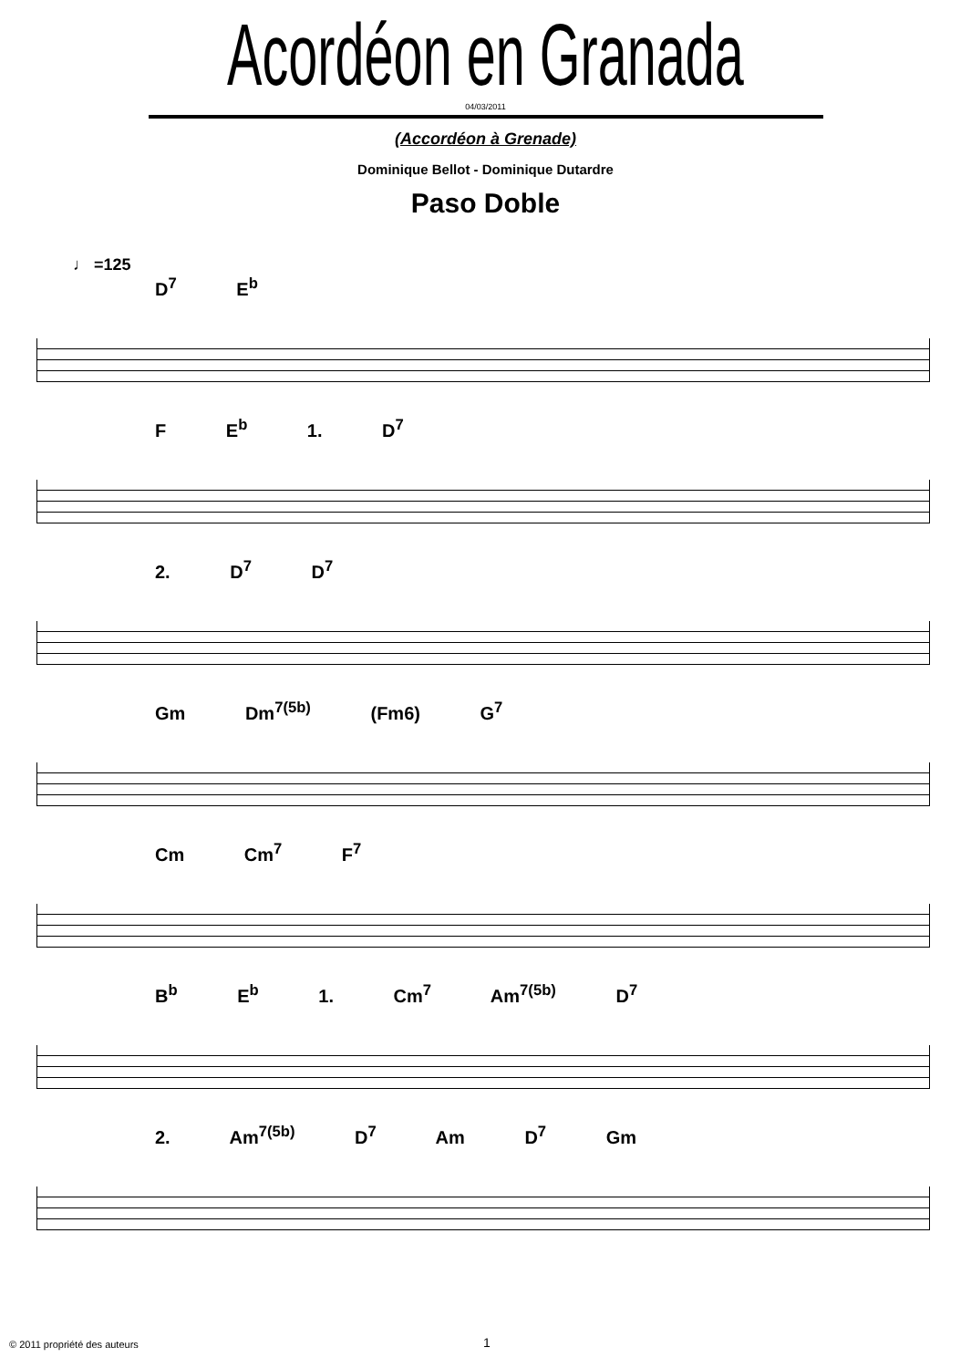Acordéon en Granada
04/03/2011
(Accordéon à Grenade)
Dominique Bellot - Dominique Dutardre
Paso Doble
♩ =125
D<sup>7</sup> E<sup>b</sup>
F E<sup>b</sup> 1. D<sup>7</sup>
2. D<sup>7</sup> D<sup>7</sup>
Gm Dm<sup>7(5b)</sup> (Fm6) G<sup>7</sup>
Cm Cm<sup>7</sup> F<sup>7</sup>
B<sup>b</sup> E<sup>b</sup> 1. Cm<sup>7</sup> Am<sup>7(5b)</sup> D<sup>7</sup>
2. Am<sup>7(5b)</sup> D<sup>7</sup> Am D<sup>7</sup> Gm
© 2011 propriété des auteurs 1